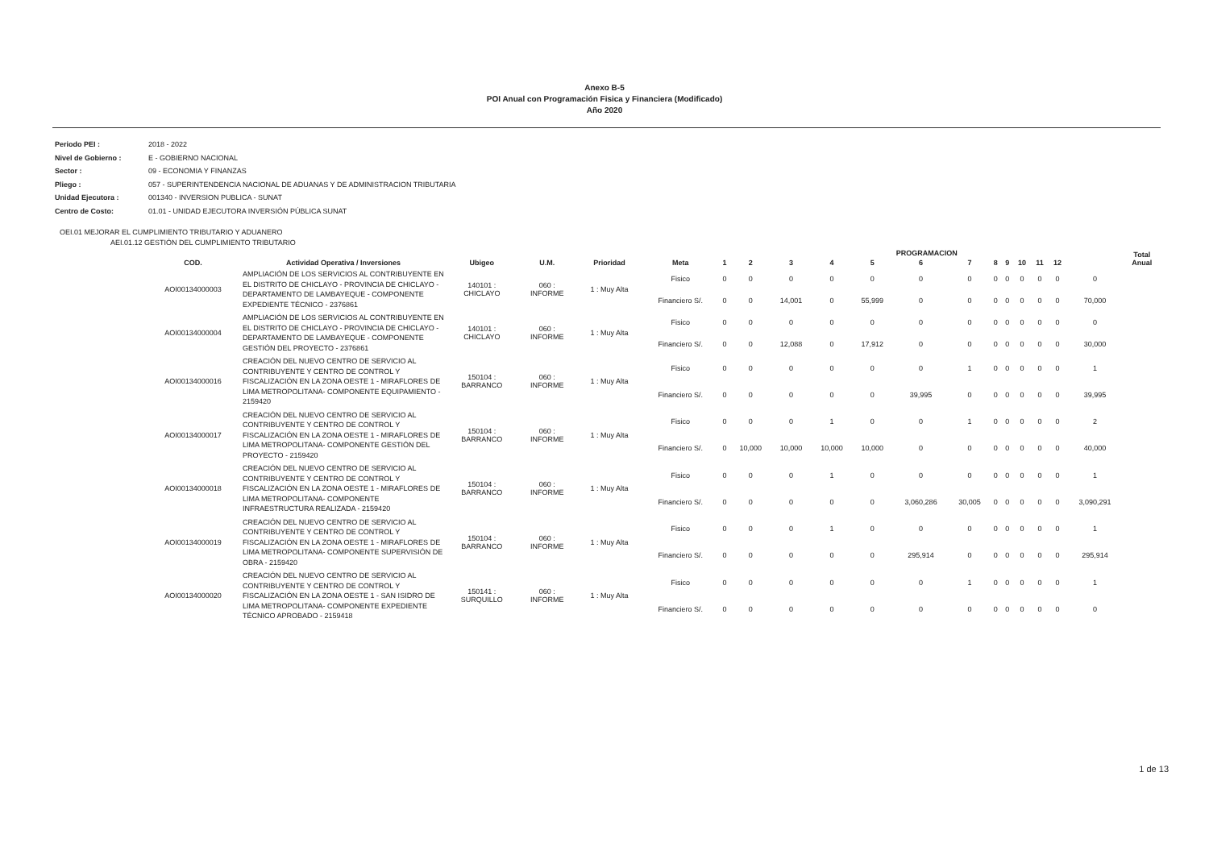Anexo B-5
POI Anual con Programación Fisica y Financiera (Modificado)
Año 2020
Periodo PEI : 2018 - 2022
Nivel de Gobierno : E - GOBIERNO NACIONAL
Sector : 09 - ECONOMIA Y FINANZAS
Pliego : 057 - SUPERINTENDENCIA NACIONAL DE ADUANAS Y DE ADMINISTRACION TRIBUTARIA
Unidad Ejecutora : 001340 - INVERSION PUBLICA - SUNAT
Centro de Costo: 01.01 - UNIDAD EJECUTORA INVERSIÓN PÚBLICA SUNAT
OEI.01 MEJORAR EL CUMPLIMIENTO TRIBUTARIO Y ADUANERO
AEI.01.12 GESTIÓN DEL CUMPLIMIENTO TRIBUTARIO
| | | | | | | | PROGRAMACION | | | | | | | | | | | | Total Anual |
| --- | --- | --- | --- | --- | --- | --- | --- | --- | --- | --- | --- | --- | --- | --- | --- | --- | --- | --- | --- |
| COD. | Actividad Operativa / Inversiones | Ubigeo | U.M. | Prioridad | Meta | 1 | 2 | 3 | 4 | 5 | 6 | 7 | 8 | 9 | 10 | 11 | 12 | | |
| AOI00134000003 | AMPLIACIÓN DE LOS SERVICIOS AL CONTRIBUYENTE EN EL DISTRITO DE CHICLAYO - PROVINCIA DE CHICLAYO - DEPARTAMENTO DE LAMBAYEQUE - COMPONENTE EXPEDIENTE TÉCNICO - 2376861 | 140101 : CHICLAYO | 060 : INFORME | 1 : Muy Alta | Fisico | 0 | 0 | 0 | 0 | 0 | 0 | 0 | 0 | 0 | 0 | 0 | 0 | 0 | |
| | | | | | Financiero S/. | 0 | 0 | 14,001 | 0 | 55,999 | 0 | 0 | 0 | 0 | 0 | 0 | 0 | 70,000 | |
| AOI00134000004 | AMPLIACIÓN DE LOS SERVICIOS AL CONTRIBUYENTE EN EL DISTRITO DE CHICLAYO - PROVINCIA DE CHICLAYO - DEPARTAMENTO DE LAMBAYEQUE - COMPONENTE GESTIÓN DEL PROYECTO - 2376861 | 140101 : CHICLAYO | 060 : INFORME | 1 : Muy Alta | Fisico | 0 | 0 | 0 | 0 | 0 | 0 | 0 | 0 | 0 | 0 | 0 | 0 | 0 | |
| | | | | | Financiero S/. | 0 | 0 | 12,088 | 0 | 17,912 | 0 | 0 | 0 | 0 | 0 | 0 | 0 | 30,000 | |
| AOI00134000016 | CREACIÓN DEL NUEVO CENTRO DE SERVICIO AL CONTRIBUYENTE Y CENTRO DE CONTROL Y FISCALIZACIÓN EN LA ZONA OESTE 1 - MIRAFLORES DE LIMA METROPOLITANA- COMPONENTE EQUIPAMIENTO - 2159420 | 150104 : BARRANCO | 060 : INFORME | 1 : Muy Alta | Fisico | 0 | 0 | 0 | 0 | 0 | 0 | 1 | 0 | 0 | 0 | 0 | 0 | 1 | |
| | | | | | Financiero S/. | 0 | 0 | 0 | 0 | 0 | 39,995 | 0 | 0 | 0 | 0 | 0 | 0 | 39,995 | |
| AOI00134000017 | CREACIÓN DEL NUEVO CENTRO DE SERVICIO AL CONTRIBUYENTE Y CENTRO DE CONTROL Y FISCALIZACIÓN EN LA ZONA OESTE 1 - MIRAFLORES DE LIMA METROPOLITANA- COMPONENTE GESTIÓN DEL PROYECTO - 2159420 | 150104 : BARRANCO | 060 : INFORME | 1 : Muy Alta | Fisico | 0 | 0 | 0 | 1 | 0 | 0 | 1 | 0 | 0 | 0 | 0 | 0 | 2 | |
| | | | | | Financiero S/. | 0 | 10,000 | 10,000 | 10,000 | 10,000 | 0 | 0 | 0 | 0 | 0 | 0 | 0 | 40,000 | |
| AOI00134000018 | CREACIÓN DEL NUEVO CENTRO DE SERVICIO AL CONTRIBUYENTE Y CENTRO DE CONTROL Y FISCALIZACIÓN EN LA ZONA OESTE 1 - MIRAFLORES DE LIMA METROPOLITANA- COMPONENTE INFRAESTRUCTURA REALIZADA - 2159420 | 150104 : BARRANCO | 060 : INFORME | 1 : Muy Alta | Fisico | 0 | 0 | 0 | 1 | 0 | 0 | 0 | 0 | 0 | 0 | 0 | 0 | 1 | |
| | | | | | Financiero S/. | 0 | 0 | 0 | 0 | 0 | 3,060,286 | 30,005 | 0 | 0 | 0 | 0 | 0 | 3,090,291 | |
| AOI00134000019 | CREACIÓN DEL NUEVO CENTRO DE SERVICIO AL CONTRIBUYENTE Y CENTRO DE CONTROL Y FISCALIZACIÓN EN LA ZONA OESTE 1 - MIRAFLORES DE LIMA METROPOLITANA- COMPONENTE SUPERVISIÓN DE OBRA - 2159420 | 150104 : BARRANCO | 060 : INFORME | 1 : Muy Alta | Fisico | 0 | 0 | 0 | 1 | 0 | 0 | 0 | 0 | 0 | 0 | 0 | 0 | 1 | |
| | | | | | Financiero S/. | 0 | 0 | 0 | 0 | 0 | 295,914 | 0 | 0 | 0 | 0 | 0 | 0 | 295,914 | |
| AOI00134000020 | CREACIÓN DEL NUEVO CENTRO DE SERVICIO AL CONTRIBUYENTE Y CENTRO DE CONTROL Y FISCALIZACIÓN EN LA ZONA OESTE 1 - SAN ISIDRO DE LIMA METROPOLITANA- COMPONENTE EXPEDIENTE TÉCNICO APROBADO - 2159418 | 150141 : SURQUILLO | 060 : INFORME | 1 : Muy Alta | Fisico | 0 | 0 | 0 | 0 | 0 | 0 | 1 | 0 | 0 | 0 | 0 | 0 | 1 | |
| | | | | | Financiero S/. | 0 | 0 | 0 | 0 | 0 | 0 | 0 | 0 | 0 | 0 | 0 | 0 | 0 | |
1 de 13